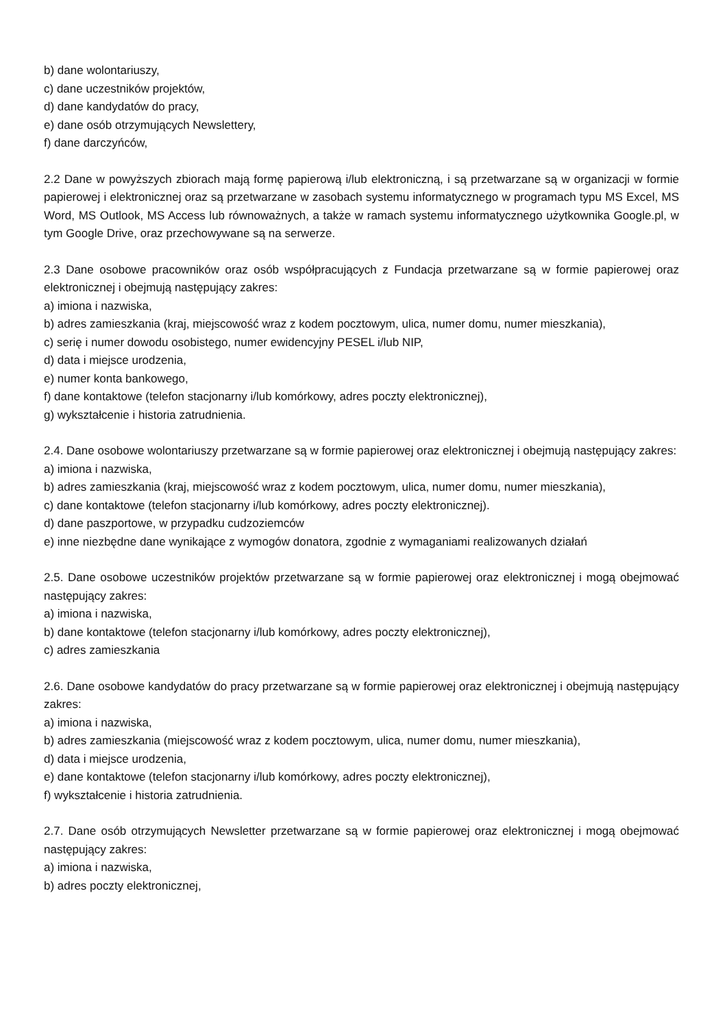b) dane wolontariuszy,
c) dane uczestników projektów,
d) dane kandydatów do pracy,
e) dane osób otrzymujących Newslettery,
f) dane darczyńców,
2.2 Dane w powyższych zbiorach mają formę papierową i/lub elektroniczną, i są przetwarzane są w organizacji w formie papierowej i elektronicznej oraz są przetwarzane w zasobach systemu informatycznego w programach typu MS Excel, MS Word, MS Outlook, MS Access lub równoważnych, a także w ramach systemu informatycznego użytkownika Google.pl, w tym Google Drive, oraz przechowywane są na serwerze.
2.3 Dane osobowe pracowników oraz osób współpracujących z Fundacja przetwarzane są w formie papierowej oraz elektronicznej i obejmują następujący zakres:
a) imiona i nazwiska,
b) adres zamieszkania (kraj, miejscowość wraz z kodem pocztowym, ulica, numer domu, numer mieszkania),
c) serię i numer dowodu osobistego, numer ewidencyjny PESEL i/lub NIP,
d) data i miejsce urodzenia,
e) numer konta bankowego,
f) dane kontaktowe (telefon stacjonarny i/lub komórkowy, adres poczty elektronicznej),
g) wykształcenie i historia zatrudnienia.
2.4. Dane osobowe wolontariuszy przetwarzane są w formie papierowej oraz elektronicznej i obejmują następujący zakres:
a) imiona i nazwiska,
b) adres zamieszkania (kraj, miejscowość wraz z kodem pocztowym, ulica, numer domu, numer mieszkania),
c) dane kontaktowe (telefon stacjonarny i/lub komórkowy, adres poczty elektronicznej).
d) dane paszportowe, w przypadku cudzoziemców
e) inne niezbędne dane wynikające z wymogów donatora, zgodnie z wymaganiami realizowanych działań
2.5. Dane osobowe uczestników projektów przetwarzane są w formie papierowej oraz elektronicznej i mogą obejmować następujący zakres:
a) imiona i nazwiska,
b) dane kontaktowe (telefon stacjonarny i/lub komórkowy, adres poczty elektronicznej),
c) adres zamieszkania
2.6. Dane osobowe kandydatów do pracy przetwarzane są w formie papierowej oraz elektronicznej i obejmują następujący zakres:
a) imiona i nazwiska,
b) adres zamieszkania (miejscowość wraz z kodem pocztowym, ulica, numer domu, numer mieszkania),
d) data i miejsce urodzenia,
e) dane kontaktowe (telefon stacjonarny i/lub komórkowy, adres poczty elektronicznej),
f) wykształcenie i historia zatrudnienia.
2.7. Dane osób otrzymujących Newsletter przetwarzane są w formie papierowej oraz elektronicznej i mogą obejmować następujący zakres:
a) imiona i nazwiska,
b) adres poczty elektronicznej,